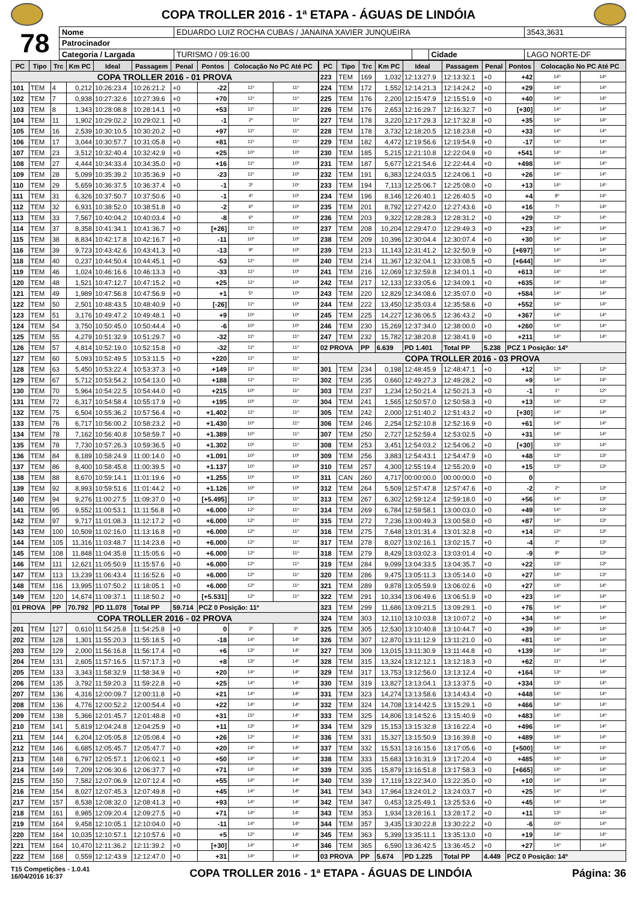COPA TROLLER 2016 - 1ª ETAPA - ÁGUAS DE LINDÓIA
78
| Nome | EDUARDO LUIZ ROCHA CUBAS / JANAINA XAVIER JUNQUEIRA | | | | 3543,3631 |
| Patrocinador | | | | | |
| Categoria / Largada | TURISMO / 09:16:00 | | Cidade | LAGO NORTE-DF | |
| PC | Tipo | Trc | Km PC | Ideal | Passagem | Penal | Pontos | Colocação No PC Até PC | |
| --- | --- | --- | --- | --- | --- | --- | --- | --- | --- |
| COPA TROLLER 2016 - 01 PROVA | | | | | | | | | |
| 101 | TEM | 4 | 0,212 | 10:26:23.4 | 10:26:21.2 | +0 | -22 | 11º | 11º |
| 102 | TEM | 7 | 0,938 | 10:27:32.6 | 10:27:39.6 | +0 | +70 | 11º | 11º |
| 103 | TEM | 8 | 1,343 | 10:28:08.8 | 10:28:14.1 | +0 | +53 | 11º | 11º |
| 104 | TEM | 11 | 1,902 | 10:29:02.2 | 10:29:02.1 | +0 | -1 | 2º | 11º |
| 105 | TEM | 16 | 2,539 | 10:30:10.5 | 10:30:20.2 | +0 | +97 | 11º | 11º |
| 106 | TEM | 17 | 3,044 | 10:30:57.7 | 10:31:05.8 | +0 | +81 | 11º | 11º |
| 107 | TEM | 23 | 3,512 | 10:32:40.4 | 10:32:42.9 | +0 | +25 | 10º | 10º |
| 108 | TEM | 27 | 4,444 | 10:34:33.4 | 10:34:35.0 | +0 | +16 | 11º | 10º |
| 109 | TEM | 28 | 5,099 | 10:35:39.2 | 10:35:36.9 | +0 | -23 | 11º | 10º |
| 110 | TEM | 29 | 5,659 | 10:36:37.5 | 10:36:37.4 | +0 | -1 | 3º | 10º |
| 111 | TEM | 31 | 6,326 | 10:37:50.7 | 10:37:50.6 | +0 | -1 | 4º | 10º |
| 112 | TEM | 32 | 6,931 | 10:38:52.0 | 10:38:51.8 | +0 | -2 | 6º | 10º |
| 113 | TEM | 33 | 7,567 | 10:40:04.2 | 10:40:03.4 | +0 | -8 | 6º | 10º |
| 114 | TEM | 37 | 8,358 | 10:41:34.1 | 10:41:36.7 | +0 | [+26] | 11º | 10º |
| 115 | TEM | 38 | 8,834 | 10:42:17.8 | 10:42:16.7 | +0 | -11 | 10º | 10º |
| 116 | TEM | 39 | 9,723 | 10:43:42.6 | 10:43:41.3 | +0 | -13 | 9º | 10º |
| 118 | TEM | 40 | 0,237 | 10:44:50.4 | 10:44:45.1 | +0 | -53 | 11º | 10º |
| 119 | TEM | 46 | 1,024 | 10:46:16.6 | 10:46:13.3 | +0 | -33 | 11º | 10º |
| 120 | TEM | 48 | 1,521 | 10:47:12.7 | 10:47:15.2 | +0 | +25 | 11º | 10º |
| 121 | TEM | 49 | 1,989 | 10:47:56.8 | 10:47:56.9 | +0 | +1 | 5º | 10º |
| 122 | TEM | 50 | 2,501 | 10:48:43.5 | 10:48:40.9 | +0 | [-26] | 11º | 10º |
| 123 | TEM | 51 | 3,176 | 10:49:47.2 | 10:49:48.1 | +0 | +9 | 10º | 10º |
| 124 | TEM | 54 | 3,750 | 10:50:45.0 | 10:50:44.4 | +0 | -6 | 10º | 10º |
| 125 | TEM | 55 | 4,279 | 10:51:32.9 | 10:51:29.7 | +0 | -32 | 11º | 11º |
| 126 | TEM | 57 | 4,814 | 10:52:19.0 | 10:52:15.8 | +0 | -32 | 11º | 11º |
| 127 | TEM | 60 | 5,093 | 10:52:49.5 | 10:53:11.5 | +0 | +220 | 11º | 11º |
| 128 | TEM | 63 | 5,450 | 10:53:22.4 | 10:53:37.3 | +0 | +149 | 11º | 11º |
| 129 | TEM | 67 | 5,712 | 10:53:54.2 | 10:54:13.0 | +0 | +188 | 11º | 11º |
| 130 | TEM | 70 | 5,964 | 10:54:22.5 | 10:54:44.0 | +0 | +215 | 10º | 11º |
| 131 | TEM | 72 | 6,317 | 10:54:58.4 | 10:55:17.9 | +0 | +195 | 10º | 11º |
| 132 | TEM | 75 | 6,504 | 10:55:36.2 | 10:57:56.4 | +0 | +1.402 | 11º | 11º |
| 133 | TEM | 76 | 6,717 | 10:56:00.2 | 10:58:23.2 | +0 | +1.430 | 10º | 11º |
| 134 | TEM | 78 | 7,162 | 10:56:40.8 | 10:58:59.7 | +0 | +1.389 | 10º | 11º |
| 135 | TEM | 78 | 7,730 | 10:57:26.3 | 10:59:36.5 | +0 | +1.302 | 10º | 11º |
| 136 | TEM | 84 | 8,189 | 10:58:24.9 | 11:00:14.0 | +0 | +1.091 | 10º | 10º |
| 137 | TEM | 86 | 8,400 | 10:58:45.8 | 11:00:39.5 | +0 | +1.137 | 10º | 10º |
| 138 | TEM | 88 | 8,670 | 10:59:14.1 | 11:01:19.6 | +0 | +1.255 | 10º | 10º |
| 139 | TEM | 92 | 8,993 | 10:59:51.6 | 11:01:44.2 | +0 | +1.126 | 10º | 10º |
| 140 | TEM | 94 | 9,276 | 11:00:27.5 | 11:09:37.0 | +0 | [+5.495] | 12º | 11º |
| 141 | TEM | 95 | 9,552 | 11:00:53.1 | 11:11:56.8 | +0 | +6.000 | 12º | 11º |
| 142 | TEM | 97 | 9,717 | 11:01:08.3 | 11:12:17.2 | +0 | +6.000 | 12º | 11º |
| 143 | TEM | 100 | 10,509 | 11:02:16.0 | 11:13:16.8 | +0 | +6.000 | 12º | 11º |
| 144 | TEM | 105 | 11,316 | 11:03:48.7 | 11:14:23.8 | +0 | +6.000 | 12º | 11º |
| 145 | TEM | 108 | 11,848 | 11:04:35.8 | 11:15:05.6 | +0 | +6.000 | 12º | 11º |
| 146 | TEM | 111 | 12,621 | 11:05:50.9 | 11:15:57.6 | +0 | +6.000 | 12º | 11º |
| 147 | TEM | 113 | 13,239 | 11:06:43.4 | 11:16:52.6 | +0 | +6.000 | 12º | 11º |
| 148 | TEM | 116 | 13,995 | 11:07:50.2 | 11:18:05.1 | +0 | +6.000 | 12º | 11º |
| 149 | TEM | 120 | 14,674 | 11:09:37.1 | 11:18:50.2 | +0 | [+5.531] | 12º | 11º |
| 01 PROVA | | PP | 70.792 | PD 11.078 | Total PP | 59.714 | PCZ 0 Posição: 11º | | |
| COPA TROLLER 2016 - 02 PROVA | | | | | | | | | |
| 201 | TEM | 127 | 0,610 | 11:54:25.8 | 11:54:25.8 | +0 | 0 | 3º | 3º |
| 202 | TEM | 128 | 1,301 | 11:55:20.3 | 11:55:18.5 | +0 | -18 | 14º | 14º |
| 203 | TEM | 129 | 2,000 | 11:56:16.8 | 11:56:17.4 | +0 | +6 | 13º | 14º |
| 204 | TEM | 131 | 2,605 | 11:57:16.5 | 11:57:17.3 | +0 | +8 | 13º | 14º |
| 205 | TEM | 133 | 3,343 | 11:58:32.9 | 11:58:34.9 | +0 | +20 | 14º | 14º |
| 206 | TEM | 135 | 3,792 | 11:59:20.3 | 11:59:22.8 | +0 | +25 | 14º | 14º |
| 207 | TEM | 136 | 4,316 | 12:00:09.7 | 12:00:11.8 | +0 | +21 | 14º | 14º |
| 208 | TEM | 136 | 4,776 | 12:00:52.2 | 12:00:54.4 | +0 | +22 | 14º | 14º |
| 209 | TEM | 138 | 5,366 | 12:01:45.7 | 12:01:48.8 | +0 | +31 | 15º | 14º |
| 210 | TEM | 141 | 5,819 | 12:04:24.8 | 12:04:25.9 | +0 | +11 | 13º | 14º |
| 211 | TEM | 144 | 6,204 | 12:05:05.8 | 12:05:08.4 | +0 | +26 | 12º | 14º |
| 212 | TEM | 146 | 6,685 | 12:05:45.7 | 12:05:47.7 | +0 | +20 | 14º | 14º |
| 213 | TEM | 148 | 6,797 | 12:05:57.1 | 12:06:02.1 | +0 | +50 | 14º | 14º |
| 214 | TEM | 149 | 7,209 | 12:06:30.6 | 12:06:37.7 | +0 | +71 | 14º | 14º |
| 215 | TEM | 150 | 7,582 | 12:07:06.9 | 12:07:12.4 | +0 | +55 | 14º | 14º |
| 216 | TEM | 154 | 8,027 | 12:07:45.3 | 12:07:49.8 | +0 | +45 | 14º | 14º |
| 217 | TEM | 157 | 8,538 | 12:08:32.0 | 12:08:41.3 | +0 | +93 | 14º | 14º |
| 218 | TEM | 161 | 8,985 | 12:09:20.4 | 12:09:27.5 | +0 | +71 | 14º | 14º |
| 219 | TEM | 164 | 9,458 | 12:10:05.1 | 12:10:04.0 | +0 | -11 | 14º | 14º |
| 220 | TEM | 164 | 10,035 | 12:10:57.1 | 12:10:57.6 | +0 | +5 | 12º | 14º |
| 221 | TEM | 164 | 10,470 | 12:11:36.2 | 12:11:39.2 | +0 | [+30] | 14º | 14º |
| 222 | TEM | 168 | 0,559 | 12:12:43.9 | 12:12:47.0 | +0 | +31 | 14º | 14º |
| PC | Tipo | Trc | Km PC | Ideal | Passagem | Penal | Pontos | Colocação No PC Até PC | |
| --- | --- | --- | --- | --- | --- | --- | --- | --- | --- |
| 223 | TEM | 169 | 1,032 | 12:13:27.9 | 12:13:32.1 | +0 | +42 | 14º | 14º |
| 224 | TEM | 172 | 1,552 | 12:14:21.3 | 12:14:24.2 | +0 | +29 | 14º | 14º |
| 225 | TEM | 176 | 2,200 | 12:15:47.9 | 12:15:51.9 | +0 | +40 | 14º | 14º |
| 226 | TEM | 176 | 2,653 | 12:16:29.7 | 12:16:32.7 | +0 | [+30] | 14º | 14º |
| 227 | TEM | 178 | 3,220 | 12:17:29.3 | 12:17:32.8 | +0 | +35 | 14º | 14º |
| 228 | TEM | 178 | 3,732 | 12:18:20.5 | 12:18:23.8 | +0 | +33 | 14º | 14º |
| 229 | TEM | 182 | 4,472 | 12:19:56.6 | 12:19:54.9 | +0 | -17 | 14º | 14º |
| 230 | TEM | 185 | 5,215 | 12:21:10.8 | 12:22:04.9 | +0 | +541 | 14º | 14º |
| 231 | TEM | 187 | 5,677 | 12:21:54.6 | 12:22:44.4 | +0 | +498 | 14º | 14º |
| 232 | TEM | 191 | 6,383 | 12:24:03.5 | 12:24:06.1 | +0 | +26 | 14º | 14º |
| 233 | TEM | 194 | 7,113 | 12:25:06.7 | 12:25:08.0 | +0 | +13 | 14º | 14º |
| 234 | TEM | 196 | 8,146 | 12:26:40.1 | 12:26:40.5 | +0 | +4 | 8º | 14º |
| 235 | TEM | 201 | 8,792 | 12:27:42.0 | 12:27:43.6 | +0 | +16 | 7º | 14º |
| 236 | TEM | 203 | 9,322 | 12:28:28.3 | 12:28:31.2 | +0 | +29 | 13º | 14º |
| 237 | TEM | 208 | 10,204 | 12:29:47.0 | 12:29:49.3 | +0 | +23 | 14º | 14º |
| 238 | TEM | 209 | 10,396 | 12:30:04.4 | 12:30:07.4 | +0 | +30 | 14º | 14º |
| 239 | TEM | 213 | 11,143 | 12:31:41.2 | 12:32:50.9 | +0 | [+697] | 14º | 14º |
| 240 | TEM | 214 | 11,367 | 12:32:04.1 | 12:33:08.5 | +0 | [+644] | 14º | 14º |
| 241 | TEM | 216 | 12,069 | 12:32:59.8 | 12:34:01.1 | +0 | +613 | 14º | 14º |
| 242 | TEM | 217 | 12,133 | 12:33:05.6 | 12:34:09.1 | +0 | +635 | 14º | 14º |
| 243 | TEM | 220 | 12,829 | 12:34:08.6 | 12:35:07.0 | +0 | +584 | 14º | 14º |
| 244 | TEM | 222 | 13,450 | 12:35:03.4 | 12:35:58.6 | +0 | +552 | 14º | 14º |
| 245 | TEM | 225 | 14,227 | 12:36:06.5 | 12:36:43.2 | +0 | +367 | 14º | 14º |
| 246 | TEM | 230 | 15,269 | 12:37:34.0 | 12:38:00.0 | +0 | +260 | 14º | 14º |
| 247 | TEM | 232 | 15,782 | 12:38:20.8 | 12:38:41.9 | +0 | +211 | 14º | 14º |
| 02 PROVA | | PP | 6.639 | PD 1.401 | Total PP | 5.238 | PCZ 1 Posição: 14º | | |
| COPA TROLLER 2016 - 03 PROVA | | | | | | | | | |
| 301 | TEM | 234 | 0,198 | 12:48:45.9 | 12:48:47.1 | +0 | +12 | 12º | 12º |
| 302 | TEM | 235 | 0,660 | 12:49:27.3 | 12:49:28.2 | +0 | +9 | 14º | 14º |
| 303 | TEM | 237 | 1,234 | 12:50:21.4 | 12:50:21.3 | +0 | -1 | 1º | 12º |
| 304 | TEM | 241 | 1,565 | 12:50:57.0 | 12:50:58.3 | +0 | +13 | 14º | 13º |
| 305 | TEM | 242 | 2,000 | 12:51:40.2 | 12:51:43.2 | +0 | [+30] | 14º | 14º |
| 306 | TEM | 246 | 2,254 | 12:52:10.8 | 12:52:16.9 | +0 | +61 | 14º | 14º |
| 307 | TEM | 250 | 2,727 | 12:52:59.4 | 12:53:02.5 | +0 | +31 | 14º | 14º |
| 308 | TEM | 253 | 3,451 | 12:54:03.2 | 12:54:06.2 | +0 | [+30] | 13º | 14º |
| 309 | TEM | 256 | 3,883 | 12:54:43.1 | 12:54:47.9 | +0 | +48 | 13º | 13º |
| 310 | TEM | 257 | 4,300 | 12:55:19.4 | 12:55:20.9 | +0 | +15 | 13º | 13º |
| 311 | CAN | 260 | 4,717 | 00:00:00.0 | 00:00:00.0 | +0 | 0 | | |
| 312 | TEM | 264 | 5,509 | 12:57:47.8 | 12:57:47.6 | +0 | -2 | 2º | 13º |
| 313 | TEM | 267 | 6,302 | 12:59:12.4 | 12:59:18.0 | +0 | +56 | 14º | 13º |
| 314 | TEM | 269 | 6,784 | 12:59:58.1 | 13:00:03.0 | +0 | +49 | 14º | 13º |
| 315 | TEM | 272 | 7,236 | 13:00:49.3 | 13:00:58.0 | +0 | +87 | 14º | 13º |
| 316 | TEM | 275 | 7,648 | 13:01:31.4 | 13:01:32.8 | +0 | +14 | 12º | 13º |
| 317 | TEM | 278 | 8,027 | 13:02:16.1 | 13:02:15.7 | +0 | -4 | 2º | 13º |
| 318 | TEM | 279 | 8,429 | 13:03:02.3 | 13:03:01.4 | +0 | -9 | 9º | 13º |
| 319 | TEM | 284 | 9,099 | 13:04:33.5 | 13:04:35.7 | +0 | +22 | 13º | 13º |
| 320 | TEM | 286 | 9,475 | 13:05:11.3 | 13:05:14.0 | +0 | +27 | 14º | 13º |
| 321 | TEM | 289 | 9,878 | 13:05:59.9 | 13:06:02.6 | +0 | +27 | 14º | 14º |
| 322 | TEM | 291 | 10,334 | 13:06:49.6 | 13:06:51.9 | +0 | +23 | 14º | 14º |
| 323 | TEM | 299 | 11,686 | 13:09:21.5 | 13:09:29.1 | +0 | +76 | 14º | 14º |
| 324 | TEM | 303 | 12,110 | 13:10:03.8 | 13:10:07.2 | +0 | +34 | 14º | 14º |
| 325 | TEM | 305 | 12,530 | 13:10:40.8 | 13:10:44.7 | +0 | +39 | 14º | 14º |
| 326 | TEM | 307 | 12,870 | 13:11:12.9 | 13:11:21.0 | +0 | +81 | 14º | 14º |
| 327 | TEM | 309 | 13,015 | 13:11:30.9 | 13:11:44.8 | +0 | +139 | 14º | 14º |
| 328 | TEM | 315 | 13,324 | 13:12:12.1 | 13:12:18.3 | +0 | +62 | 11º | 14º |
| 329 | TEM | 317 | 13,753 | 13:12:56.0 | 13:13:12.4 | +0 | +164 | 13º | 14º |
| 330 | TEM | 319 | 13,827 | 13:13:04.1 | 13:13:37.5 | +0 | +334 | 13º | 14º |
| 331 | TEM | 323 | 14,274 | 13:13:58.6 | 13:14:43.4 | +0 | +448 | 14º | 14º |
| 332 | TEM | 324 | 14,708 | 13:14:42.5 | 13:15:29.1 | +0 | +466 | 14º | 14º |
| 333 | TEM | 325 | 14,806 | 13:14:52.6 | 13:15:40.9 | +0 | +483 | 14º | 14º |
| 334 | TEM | 329 | 15,153 | 13:15:32.8 | 13:16:22.4 | +0 | +496 | 14º | 14º |
| 336 | TEM | 331 | 15,327 | 13:15:50.9 | 13:16:39.8 | +0 | +489 | 14º | 14º |
| 337 | TEM | 332 | 15,531 | 13:16:15.6 | 13:17:05.6 | +0 | [+500] | 14º | 14º |
| 338 | TEM | 333 | 15,683 | 13:16:31.9 | 13:17:20.4 | +0 | +485 | 14º | 14º |
| 339 | TEM | 335 | 15,879 | 13:16:51.8 | 13:17:58.3 | +0 | [+665] | 14º | 14º |
| 340 | TEM | 339 | 17,119 | 13:22:34.0 | 13:22:35.0 | +0 | +10 | 14º | 14º |
| 341 | TEM | 343 | 17,964 | 13:24:01.2 | 13:24:03.7 | +0 | +25 | 14º | 14º |
| 342 | TEM | 347 | 0,453 | 13:25:49.1 | 13:25:53.6 | +0 | +45 | 14º | 14º |
| 343 | TEM | 353 | 1,934 | 13:28:16.1 | 13:28:17.2 | +0 | +11 | 13º | 14º |
| 344 | TEM | 357 | 3,435 | 13:30:22.8 | 13:30:22.2 | +0 | -6 | 10º | 14º |
| 345 | TEM | 363 | 5,399 | 13:35:11.1 | 13:35:13.0 | +0 | +19 | 14º | 14º |
| 346 | TEM | 365 | 6,590 | 13:36:42.5 | 13:36:45.2 | +0 | +27 | 14º | 14º |
| 03 PROVA | | PP | 5.674 | PD 1.225 | Total PP | 4.449 | PCZ 0 Posição: 14º | | |
T15 Competições - 1.0.41
16/04/2016 16:37
COPA TROLLER 2016 - 1ª ETAPA - ÁGUAS DE LINDÓIA Página: 36